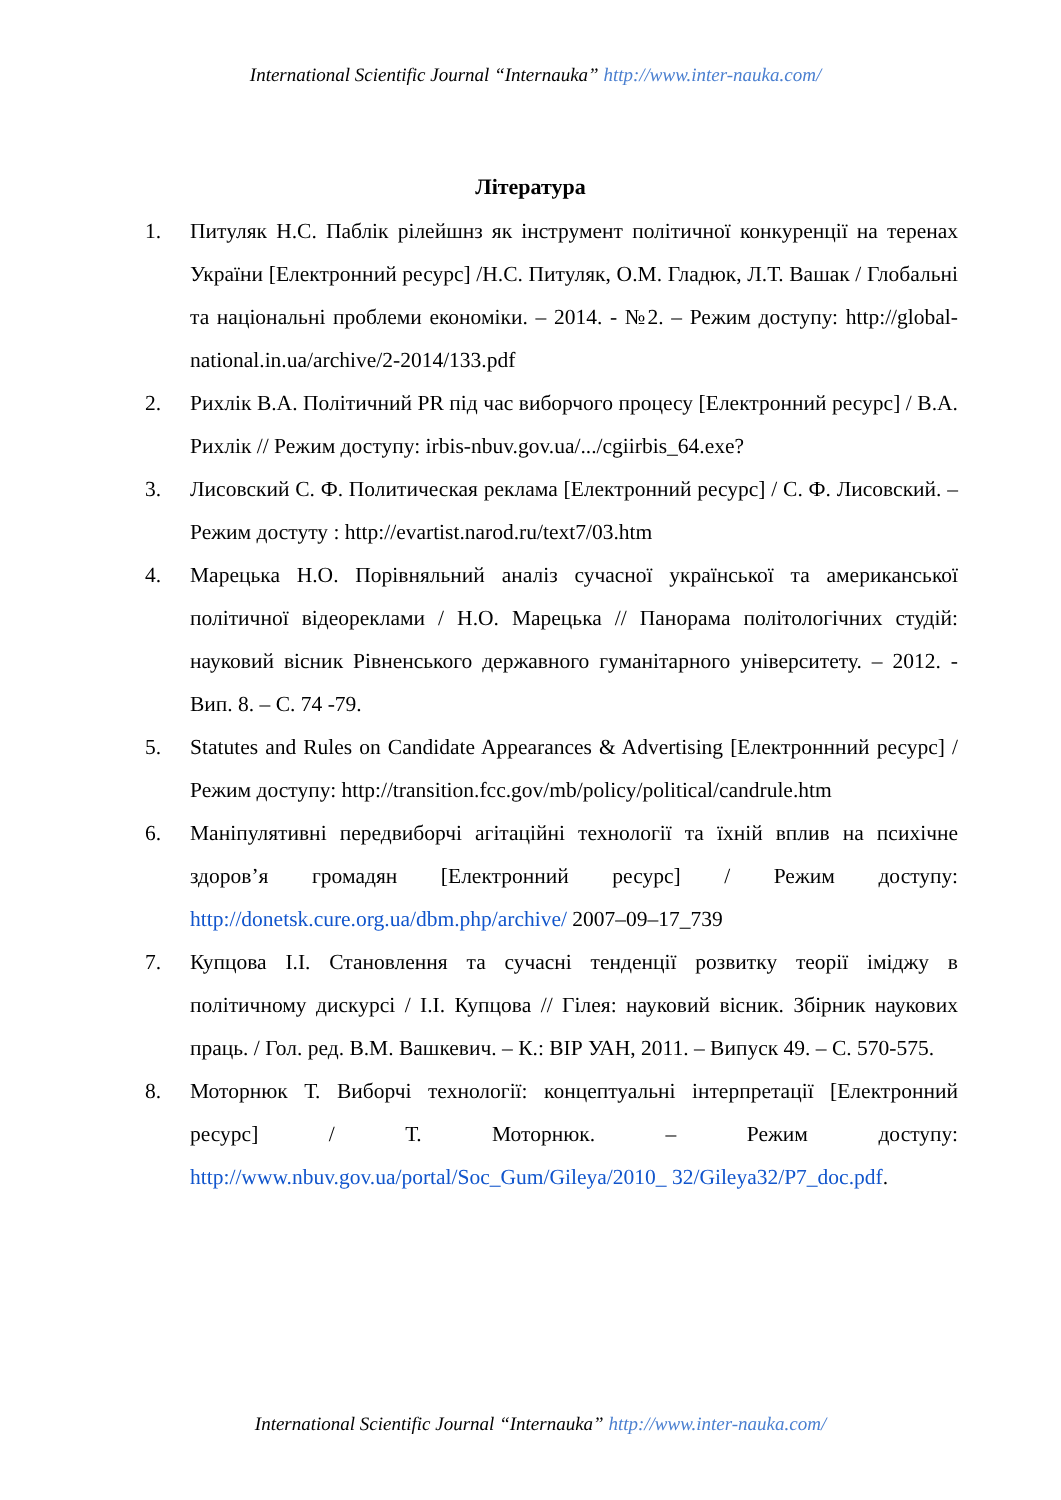International Scientific Journal “Internauka” http://www.inter-nauka.com/
Література
1. Питуляк Н.С. Паблік рілейшнз як інструмент політичної конкуренції на теренах України [Електронний ресурс] /Н.С. Питуляк, О.М. Гладюк, Л.Т. Вашак / Глобальні та національні проблеми економіки. – 2014. - №2. – Режим доступу: http://global-national.in.ua/archive/2-2014/133.pdf
2. Рихлік В.А. Політичний PR під час виборчого процесу [Електронний ресурс] / В.А. Рихлік // Режим доступу: irbis-nbuv.gov.ua/.../cgiirbis_64.exe?
3. Лисовский С. Ф. Политическая реклама [Електронний ресурс] / С. Ф. Лисовский. – Режим достуту : http://evartist.narod.ru/text7/03.htm
4. Марецька Н.О. Порівняльний аналіз сучасної української та американської політичної відеореклами / Н.О. Марецька // Панорама політологічних студій: науковий вісник Рівненського державного гуманітарного університету. – 2012. - Вип. 8. – С. 74 -79.
5. Statutes and Rules on Candidate Appearances & Advertising [Електроннний ресурс] / Режим доступу: http://transition.fcc.gov/mb/policy/political/candrule.htm
6. Маніпулятивні передвиборчі агітаційні технології та їхній вплив на психічне здоров’я громадян [Електронний ресурс] / Режим доступу: http://donetsk.cure.org.ua/dbm.php/archive/ 2007–09–17_739
7. Купцова І.І. Становлення та сучасні тенденції розвитку теорії іміджу в політичному дискурсі / І.І. Купцова // Гілея: науковий вісник. Збірник наукових праць. / Гол. ред. В.М. Вашкевич. – К.: ВІР УАН, 2011. – Випуск 49. – С. 570-575.
8. Моторнюк Т. Виборчі технології: концептуальні інтерпретації [Електронний ресурс] / Т. Моторнюк. – Режим доступу: http://www.nbuv.gov.ua/portal/Soc_Gum/Gileya/2010_ 32/Gileya32/P7_doc.pdf.
International Scientific Journal “Internauka” http://www.inter-nauka.com/